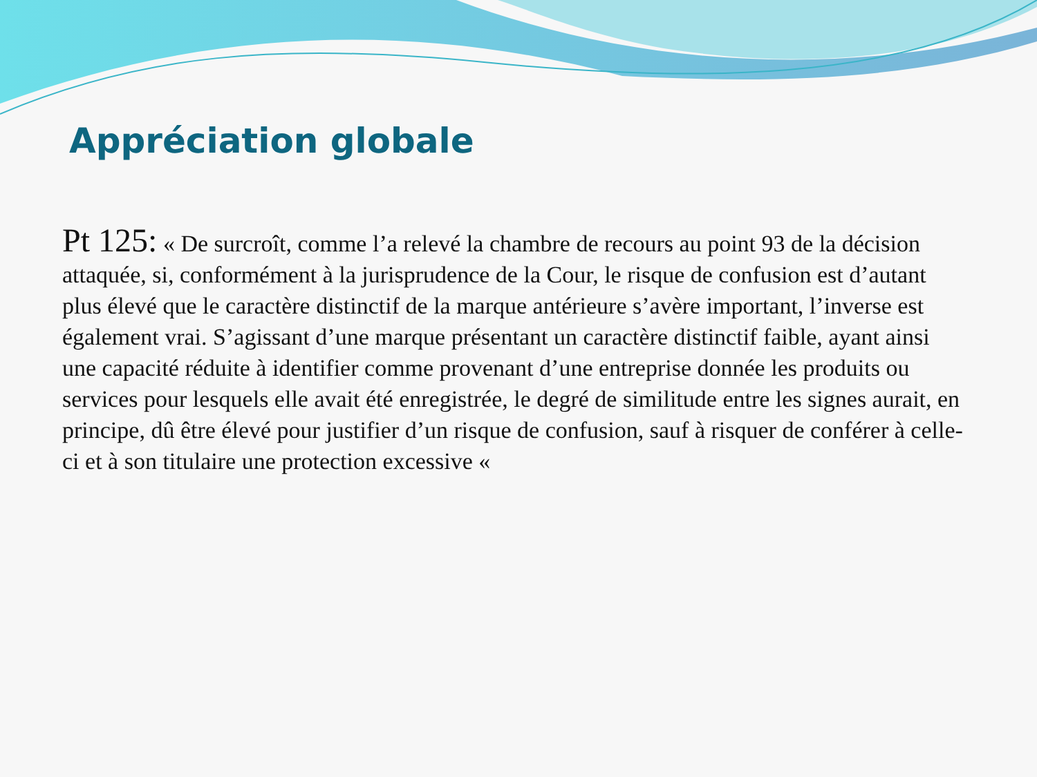Appréciation globale
Pt 125: « De surcroît, comme l’a relevé la chambre de recours au point 93 de la décision attaquée, si, conformément à la jurisprudence de la Cour, le risque de confusion est d’autant plus élevé que le caractère distinctif de la marque antérieure s’avère important, l’inverse est également vrai. S’agissant d’une marque présentant un caractère distinctif faible, ayant ainsi une capacité réduite à identifier comme provenant d’une entreprise donnée les produits ou services pour lesquels elle avait été enregistrée, le degré de similitude entre les signes aurait, en principe, dû être élevé pour justifier d’un risque de confusion, sauf à risquer de conférer à celle-ci et à son titulaire une protection excessive «